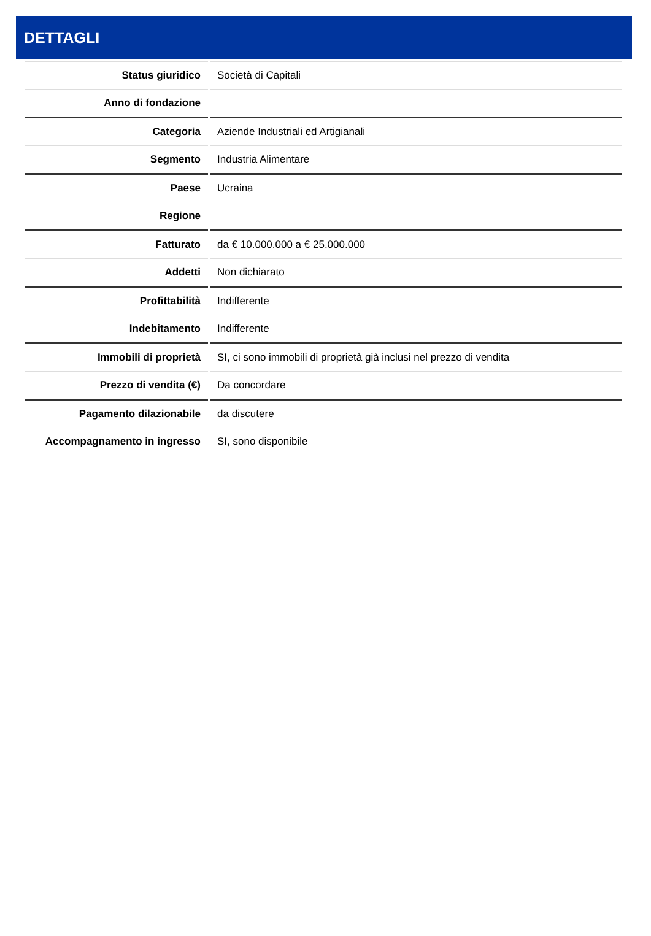DETTAGLI
| Status giuridico | Società di Capitali |
| Anno di fondazione | |
| Categoria | Aziende Industriali ed Artigianali |
| Segmento | Industria Alimentare |
| Paese | Ucraina |
| Regione | |
| Fatturato | da € 10.000.000 a € 25.000.000 |
| Addetti | Non dichiarato |
| Profittabilità | Indifferente |
| Indebitamento | Indifferente |
| Immobili di proprietà | SI, ci sono immobili di proprietà già inclusi nel prezzo di vendita |
| Prezzo di vendita (€) | Da concordare |
| Pagamento dilazionabile | da discutere |
| Accompagnamento in ingresso | SI, sono disponibile |